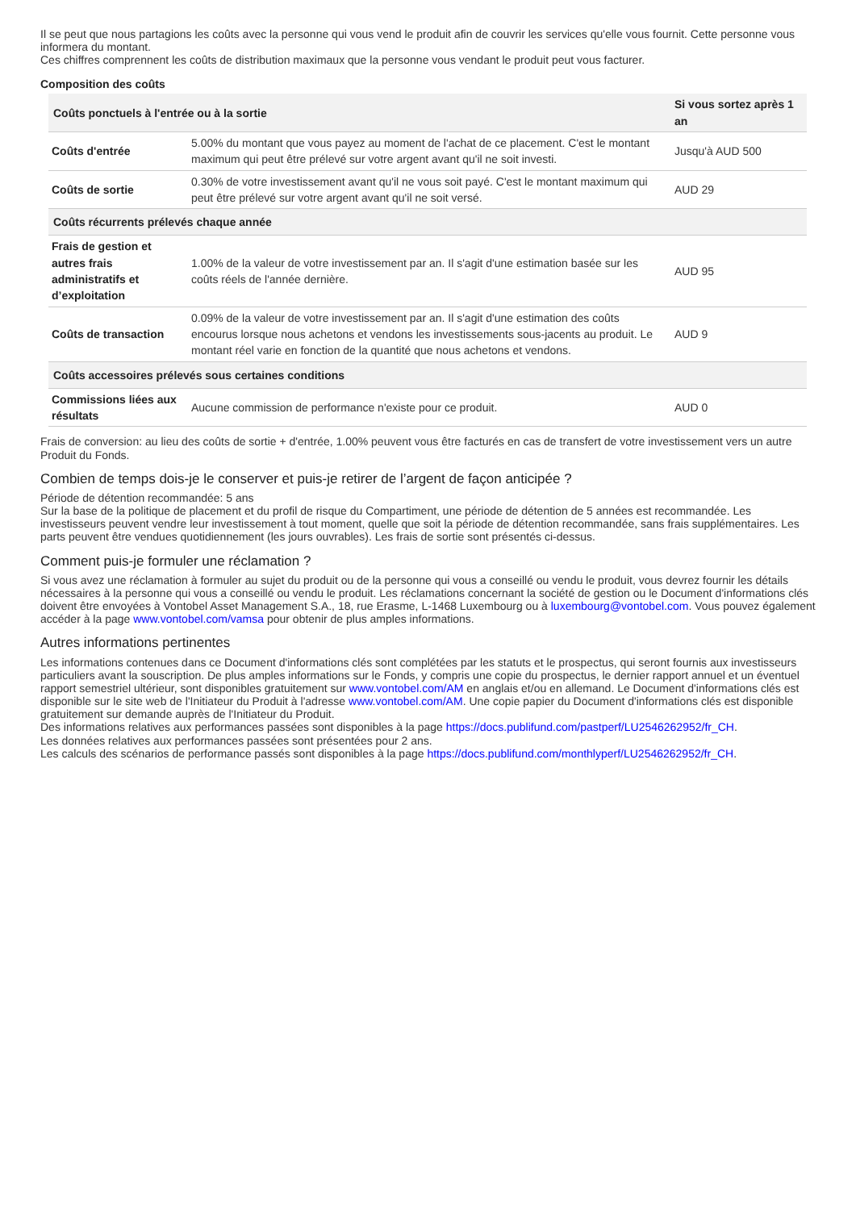Il se peut que nous partagions les coûts avec la personne qui vous vend le produit afin de couvrir les services qu'elle vous fournit. Cette personne vous informera du montant.
Ces chiffres comprennent les coûts de distribution maximaux que la personne vous vendant le produit peut vous facturer.
Composition des coûts
| Coûts ponctuels à l'entrée ou à la sortie | | Si vous sortez après 1 an |
| --- | --- | --- |
| Coûts d'entrée | 5.00% du montant que vous payez au moment de l'achat de ce placement. C'est le montant maximum qui peut être prélevé sur votre argent avant qu'il ne soit investi. | Jusqu'à AUD 500 |
| Coûts de sortie | 0.30% de votre investissement avant qu'il ne vous soit payé. C'est le montant maximum qui peut être prélevé sur votre argent avant qu'il ne soit versé. | AUD 29 |
| Coûts récurrents prélevés chaque année | | |
| Frais de gestion et autres frais administratifs et d’exploitation | 1.00% de la valeur de votre investissement par an. Il s'agit d'une estimation basée sur les coûts réels de l'année dernière. | AUD 95 |
| Coûts de transaction | 0.09% de la valeur de votre investissement par an. Il s'agit d'une estimation des coûts encourus lorsque nous achetons et vendons les investissements sous-jacents au produit. Le montant réel varie en fonction de la quantité que nous achetons et vendons. | AUD 9 |
| Coûts accessoires prélevés sous certaines conditions | | |
| Commissions liées aux résultats | Aucune commission de performance n'existe pour ce produit. | AUD 0 |
Frais de conversion: au lieu des coûts de sortie + d'entrée, 1.00% peuvent vous être facturés en cas de transfert de votre investissement vers un autre Produit du Fonds.
Combien de temps dois-je le conserver et puis-je retirer de l’argent de façon anticipée ?
Période de détention recommandée: 5 ans
Sur la base de la politique de placement et du profil de risque du Compartiment, une période de détention de 5 années est recommandée. Les investisseurs peuvent vendre leur investissement à tout moment, quelle que soit la période de détention recommandée, sans frais supplémentaires. Les parts peuvent être vendues quotidiennement (les jours ouvrables). Les frais de sortie sont présentés ci-dessus.
Comment puis-je formuler une réclamation ?
Si vous avez une réclamation à formuler au sujet du produit ou de la personne qui vous a conseillé ou vendu le produit, vous devrez fournir les détails nécessaires à la personne qui vous a conseillé ou vendu le produit. Les réclamations concernant la société de gestion ou le Document d'informations clés doivent être envoyées à Vontobel Asset Management S.A., 18, rue Erasme, L-1468 Luxembourg ou à luxembourg@vontobel.com. Vous pouvez également accéder à la page www.vontobel.com/vamsa pour obtenir de plus amples informations.
Autres informations pertinentes
Les informations contenues dans ce Document d'informations clés sont complétées par les statuts et le prospectus, qui seront fournis aux investisseurs particuliers avant la souscription. De plus amples informations sur le Fonds, y compris une copie du prospectus, le dernier rapport annuel et un éventuel rapport semestriel ultérieur, sont disponibles gratuitement sur www.vontobel.com/AM en anglais et/ou en allemand. Le Document d'informations clés est disponible sur le site web de l'Initiateur du Produit à l'adresse www.vontobel.com/AM. Une copie papier du Document d'informations clés est disponible gratuitement sur demande auprès de l'Initiateur du Produit.
Des informations relatives aux performances passées sont disponibles à la page https://docs.publifund.com/pastperf/LU2546262952/fr_CH.
Les données relatives aux performances passées sont présentées pour 2 ans.
Les calculs des scénarios de performance passés sont disponibles à la page https://docs.publifund.com/monthlyperf/LU2546262952/fr_CH.